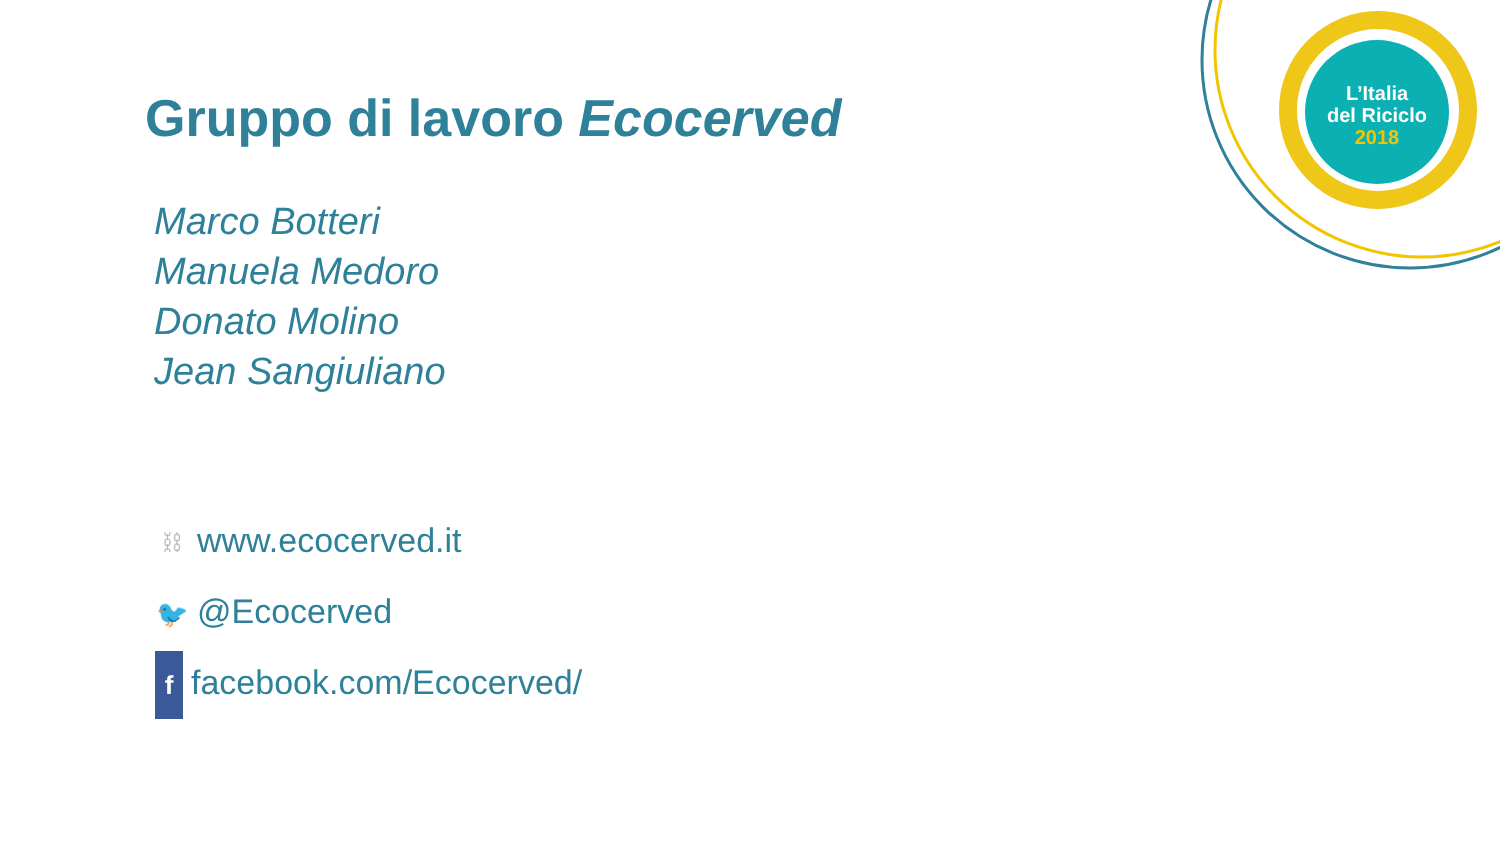L’Italia
del Riciclo
2018
Gruppo di lavoro Ecocerved
Marco Botteri
Manuela Medoro
Donato Molino
Jean Sangiuliano
⛓ www.ecocerved.it
🐦 @Ecocerved
ffacebook.com/Ecocerved/